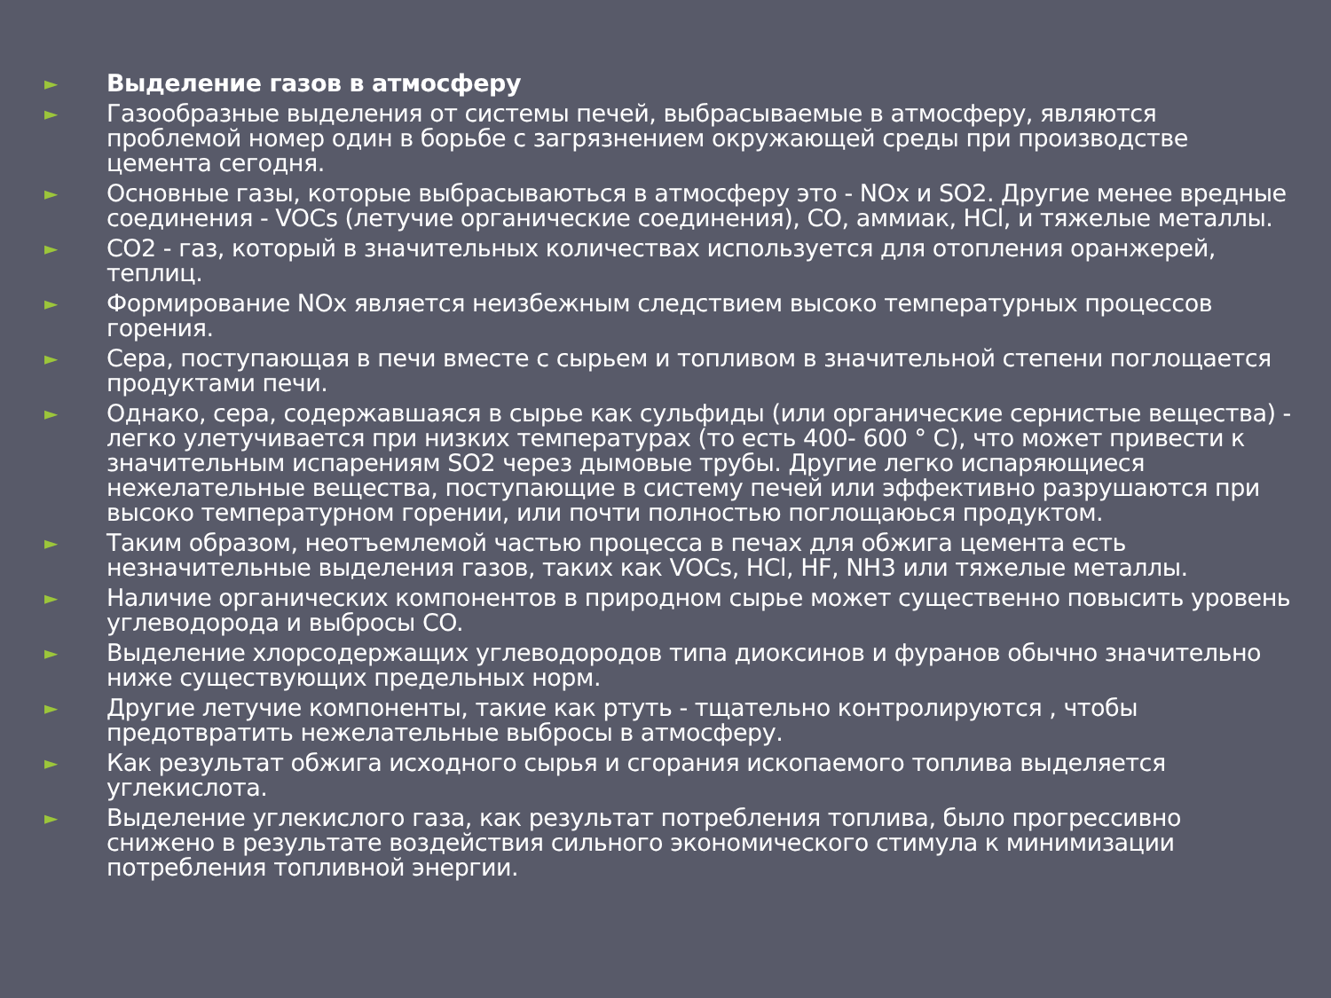► Выделение газов в атмосферу
► Газообразные выделения от системы печей, выбрасываемые в атмосферу, являются проблемой номер один в борьбе с загрязнением окружающей среды при производстве цемента сегодня.
► Основные газы, которые выбрасываються в атмосферу это - NOx и SO2. Другие менее вредные соединения - VOCs (летучие органические соединения), CO, аммиак, HCl, и тяжелые металлы.
► CO2 - газ, который в значительных количествах используется для отопления оранжерей, теплиц.
► Формирование NOx является неизбежным следствием высоко температурных процессов горения.
► Сера, поступающая в печи вместе с сырьем и топливом в значительной степени поглощается продуктами печи.
► Однако, сера, содержавшаяся в сырье как сульфиды (или органические сернистые вещества) - легко улетучивается при низких температурах (то есть 400- 600 ° C), что может привести к значительным испарениям SO2 через дымовые трубы. Другие легко испаряющиеся нежелательные вещества, поступающие в систему печей или эффективно разрушаются при высоко температурном горении, или почти полностью поглощаюься продуктом.
► Таким образом, неотъемлемой частью процесса в печах для обжига цемента есть незначительные выделения газов, таких как VOCs, HCl, HF, NH3 или тяжелые металлы.
► Наличие органических компонентов в природном сырье может существенно повысить уровень углеводорода и выбросы CO.
► Выделение хлорсодержащих углеводородов типа диоксинов и фуранов обычно значительно ниже существующих предельных норм.
► Другие летучие компоненты, такие как ртуть - тщательно контролируются , чтобы предотвратить нежелательные выбросы в атмосферу.
► Как результат обжига исходного сырья и сгорания ископаемого топлива выделяется углекислота.
► Выделение углекислого газа, как результат потребления топлива, было прогрессивно снижено в результате воздействия сильного экономического стимула к минимизации потребления топливной энергии.